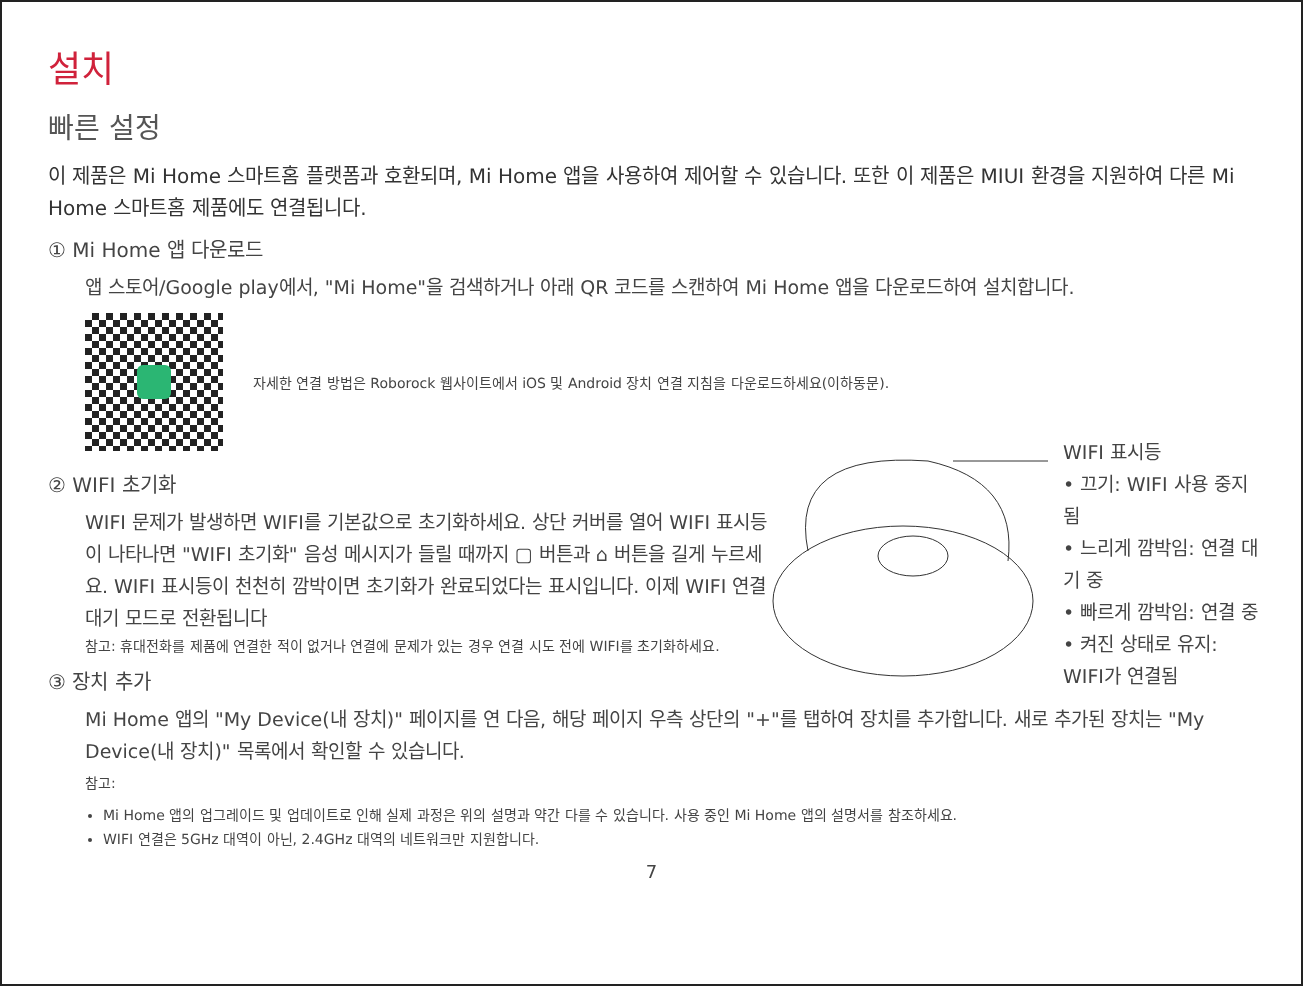설치
빠른 설정
이 제품은 Mi Home 스마트홈 플랫폼과 호환되며, Mi Home 앱을 사용하여 제어할 수 있습니다. 또한 이 제품은 MIUI 환경을 지원하여 다른 Mi Home 스마트홈 제품에도 연결됩니다.
① Mi Home 앱 다운로드
앱 스토어/Google play에서, "Mi Home"을 검색하거나 아래 QR 코드를 스캔하여 Mi Home 앱을 다운로드하여 설치합니다.
자세한 연결 방법은 Roborock 웹사이트에서 iOS 및 Android 장치 연결 지침을 다운로드하세요(이하동문).
② WIFI 초기화
WIFI 문제가 발생하면 WIFI를 기본값으로 초기화하세요. 상단 커버를 열어 WIFI 표시등이 나타나면 "WIFI 초기화" 음성 메시지가 들릴 때까지 ▢ 버튼과 ⌂ 버튼을 길게 누르세요. WIFI 표시등이 천천히 깜박이면 초기화가 완료되었다는 표시입니다. 이제 WIFI 연결 대기 모드로 전환됩니다
참고: 휴대전화를 제품에 연결한 적이 없거나 연결에 문제가 있는 경우 연결 시도 전에 WIFI를 초기화하세요.
WIFI 표시등
• 끄기: WIFI 사용 중지됨
• 느리게 깜박임: 연결 대기 중
• 빠르게 깜박임: 연결 중
• 켜진 상태로 유지: WIFI가 연결됨
③ 장치 추가
Mi Home 앱의 "My Device(내 장치)" 페이지를 연 다음, 해당 페이지 우측 상단의 "+"를 탭하여 장치를 추가합니다. 새로 추가된 장치는 "My Device(내 장치)" 목록에서 확인할 수 있습니다.
참고:
Mi Home 앱의 업그레이드 및 업데이트로 인해 실제 과정은 위의 설명과 약간 다를 수 있습니다. 사용 중인 Mi Home 앱의 설명서를 참조하세요.
WIFI 연결은 5GHz 대역이 아닌, 2.4GHz 대역의 네트워크만 지원합니다.
7